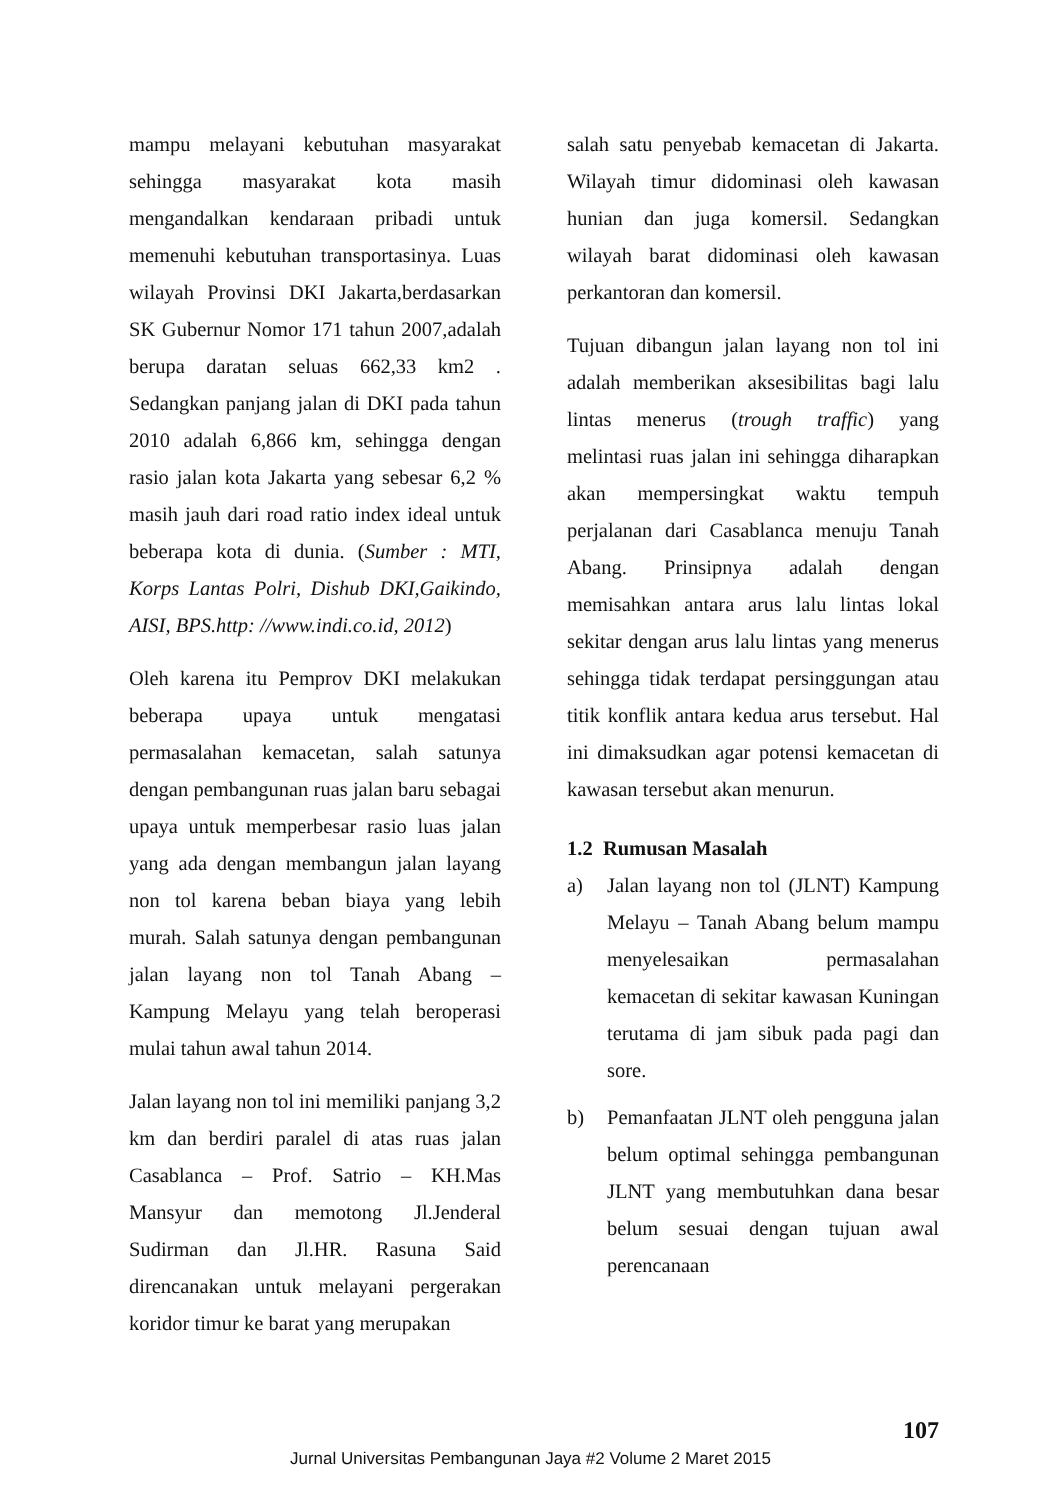mampu melayani kebutuhan masyarakat sehingga masyarakat kota masih mengandalkan kendaraan pribadi untuk memenuhi kebutuhan transportasinya. Luas wilayah Provinsi DKI Jakarta,berdasarkan SK Gubernur Nomor 171 tahun 2007,adalah berupa daratan seluas 662,33 km2 . Sedangkan panjang jalan di DKI pada tahun 2010 adalah 6,866 km, sehingga dengan rasio jalan kota Jakarta yang sebesar 6,2 % masih jauh dari road ratio index ideal untuk beberapa kota di dunia. (Sumber : MTI, Korps Lantas Polri, Dishub DKI,Gaikindo, AISI, BPS.http: //www.indi.co.id, 2012)
Oleh karena itu Pemprov DKI melakukan beberapa upaya untuk mengatasi permasalahan kemacetan, salah satunya dengan pembangunan ruas jalan baru sebagai upaya untuk memperbesar rasio luas jalan yang ada dengan membangun jalan layang non tol karena beban biaya yang lebih murah. Salah satunya dengan pembangunan jalan layang non tol Tanah Abang – Kampung Melayu yang telah beroperasi mulai tahun awal tahun 2014.
Jalan layang non tol ini memiliki panjang 3,2 km dan berdiri paralel di atas ruas jalan Casablanca – Prof. Satrio – KH.Mas Mansyur dan memotong Jl.Jenderal Sudirman dan Jl.HR. Rasuna Said direncanakan untuk melayani pergerakan koridor timur ke barat yang merupakan
salah satu penyebab kemacetan di Jakarta. Wilayah timur didominasi oleh kawasan hunian dan juga komersil. Sedangkan wilayah barat didominasi oleh kawasan perkantoran dan komersil.
Tujuan dibangun jalan layang non tol ini adalah memberikan aksesibilitas bagi lalu lintas menerus (trough traffic) yang melintasi ruas jalan ini sehingga diharapkan akan mempersingkat waktu tempuh perjalanan dari Casablanca menuju Tanah Abang. Prinsipnya adalah dengan memisahkan antara arus lalu lintas lokal sekitar dengan arus lalu lintas yang menerus sehingga tidak terdapat persinggungan atau titik konflik antara kedua arus tersebut. Hal ini dimaksudkan agar potensi kemacetan di kawasan tersebut akan menurun.
1.2 Rumusan Masalah
a) Jalan layang non tol (JLNT) Kampung Melayu – Tanah Abang belum mampu menyelesaikan permasalahan kemacetan di sekitar kawasan Kuningan terutama di jam sibuk pada pagi dan sore.
b) Pemanfaatan JLNT oleh pengguna jalan belum optimal sehingga pembangunan JLNT yang membutuhkan dana besar belum sesuai dengan tujuan awal perencanaan
107
Jurnal Universitas Pembangunan Jaya #2 Volume 2 Maret 2015